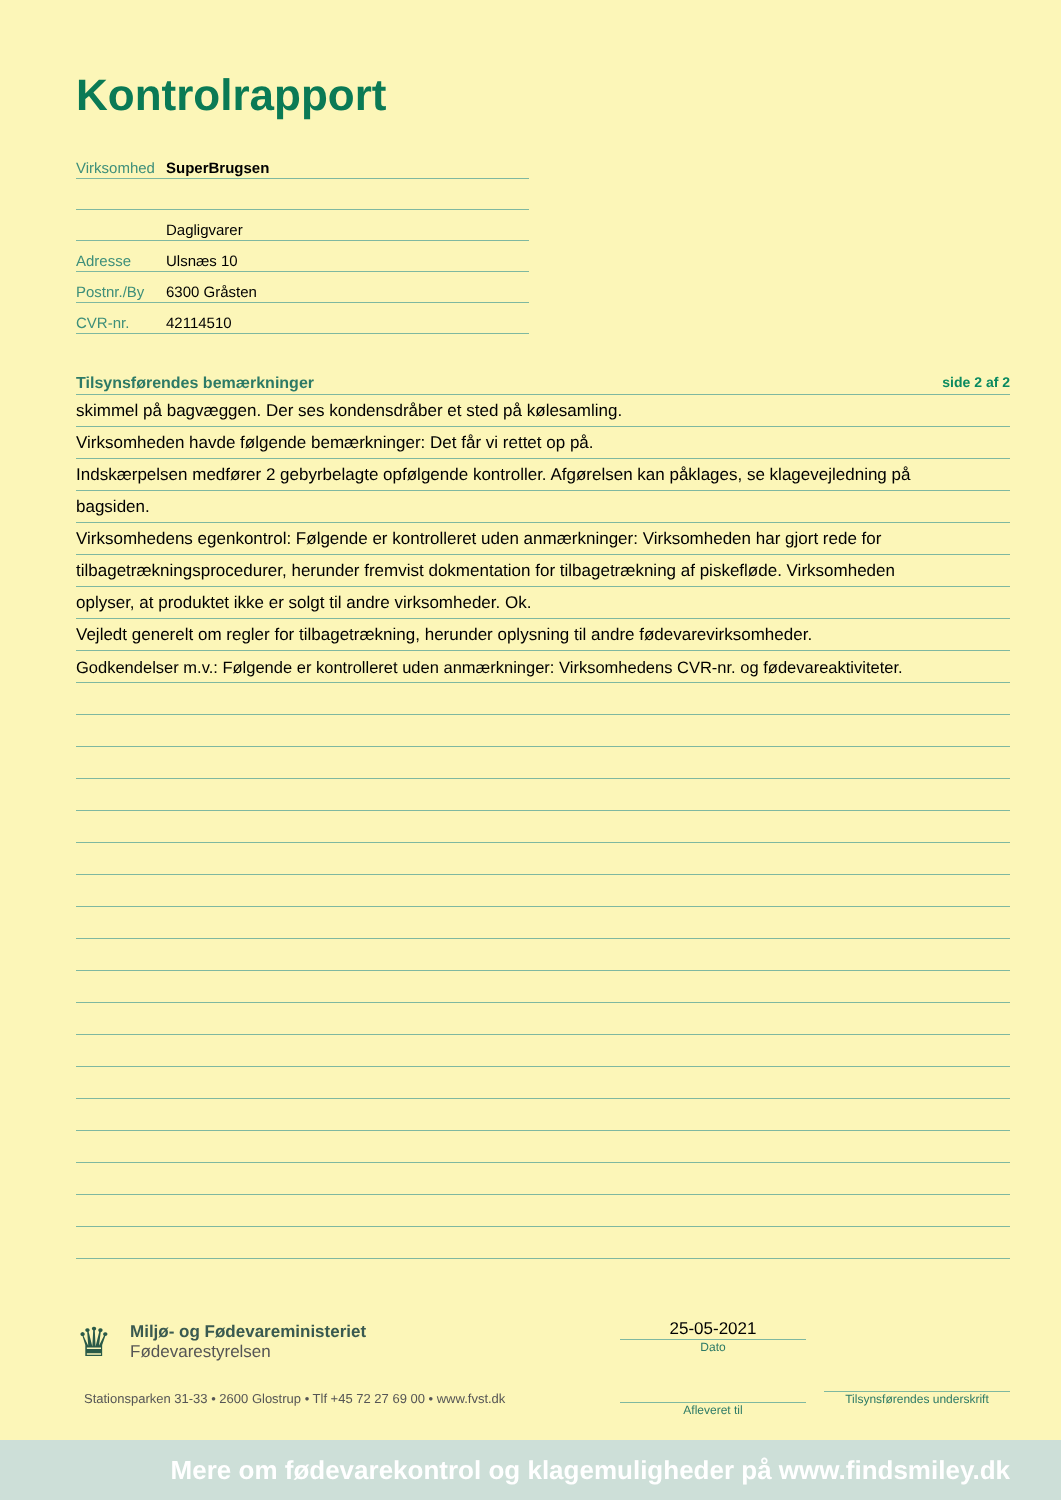Kontrolrapport
Virksomhed SuperBrugsen
Dagligvarer
Adresse Ulsnæs 10
Postnr./By 6300 Gråsten
CVR-nr. 42114510
Tilsynsførendes bemærkninger side 2 af 2
skimmel på bagvæggen. Der ses kondensdråber et sted på kølesamling.
Virksomheden havde følgende bemærkninger: Det får vi rettet op på.
Indskærpelsen medfører 2 gebyrbelagte opfølgende kontroller. Afgørelsen kan påklages, se klagevejledning på
bagsiden.
Virksomhedens egenkontrol: Følgende er kontrolleret uden anmærkninger: Virksomheden har gjort rede for
tilbagetrækningsprocedurer, herunder fremvist dokmentation for tilbagetrækning af piskefløde. Virksomheden
oplyser, at produktet ikke er solgt til andre virksomheder. Ok.
Vejledt generelt om regler for tilbagetrækning, herunder oplysning til andre fødevarevirksomheder.
Godkendelser m.v.: Følgende er kontrolleret uden anmærkninger: Virksomhedens CVR-nr. og fødevareaktiviteter.
♛
Miljø- og Fødevareministeriet
Fødevarestyrelsen
Stationsparken 31-33 • 2600 Glostrup • Tlf +45 72 27 69 00 • www.fvst.dk
25-05-2021
Dato
Afleveret til
Tilsynsførendes underskrift
Mere om fødevarekontrol og klagemuligheder på www.findsmiley.dk